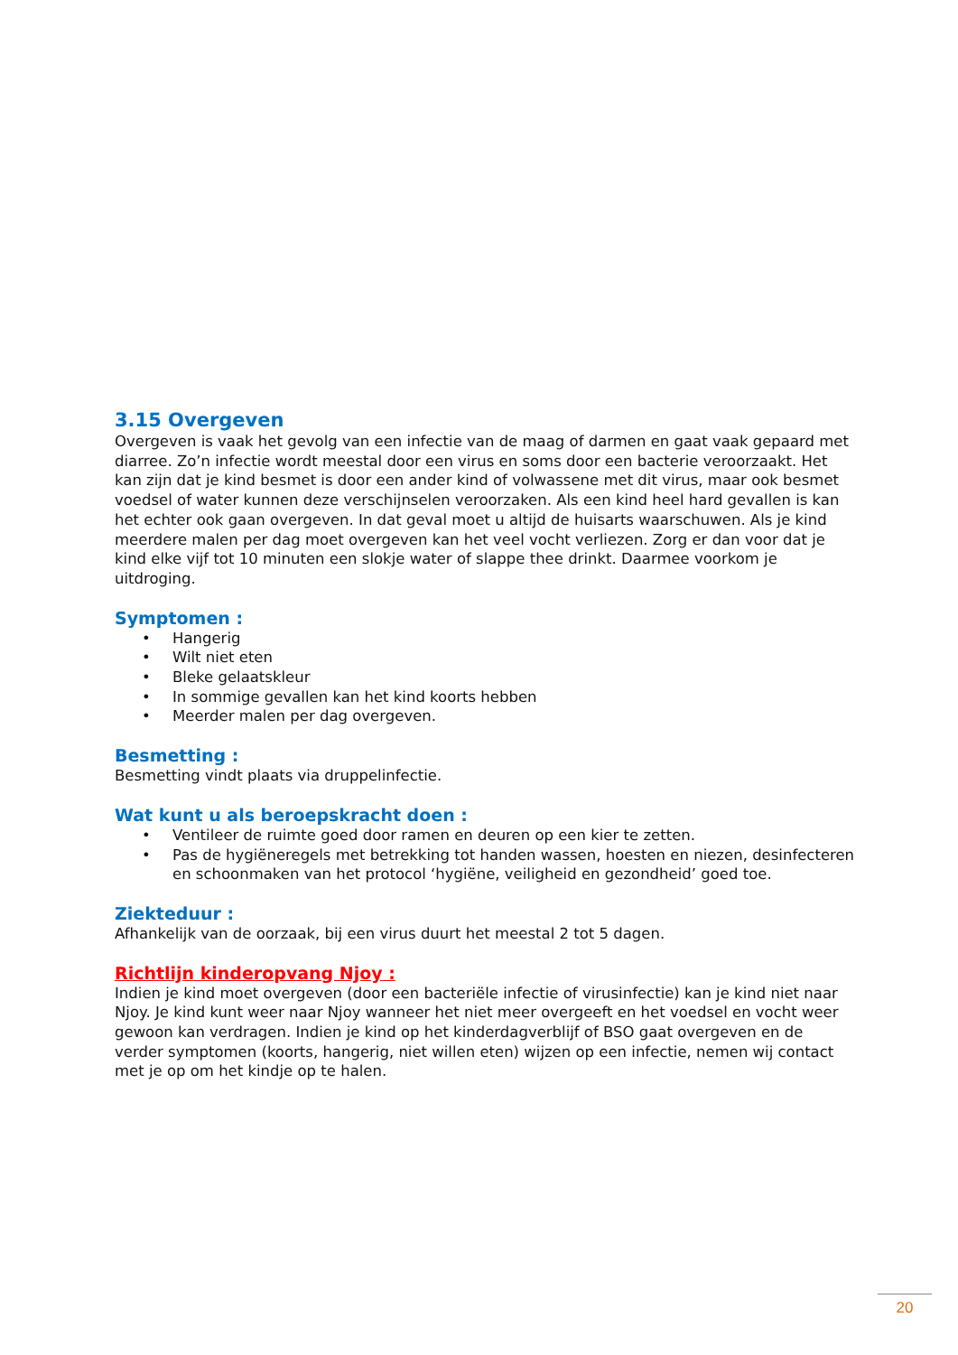3.15 Overgeven
Overgeven is vaak het gevolg van een infectie van de maag of darmen en gaat vaak gepaard met diarree. Zo’n infectie wordt meestal door een virus en soms door een bacterie veroorzaakt. Het kan zijn dat je kind besmet is door een ander kind of volwassene met dit virus, maar ook besmet voedsel of water kunnen deze verschijnselen veroorzaken. Als een kind heel hard gevallen is kan het echter ook gaan overgeven. In dat geval moet u altijd de huisarts waarschuwen. Als je kind meerdere malen per dag moet overgeven kan het veel vocht verliezen. Zorg er dan voor dat je kind elke vijf tot 10 minuten een slokje water of slappe thee drinkt. Daarmee voorkom je uitdroging.
Symptomen :
• Hangerig
• Wilt niet eten
• Bleke gelaatskleur
• In sommige gevallen kan het kind koorts hebben
• Meerder malen per dag overgeven.
Besmetting :
Besmetting vindt plaats via druppelinfectie.
Wat kunt u als beroepskracht doen :
• Ventileer de ruimte goed door ramen en deuren op een kier te zetten.
• Pas de hygiëneregels met betrekking tot handen wassen, hoesten en niezen, desinfecteren en schoonmaken van het protocol ‘hygiëne, veiligheid en gezondheid’ goed toe.
Ziekteduur :
Afhankelijk van de oorzaak, bij een virus duurt het meestal 2 tot 5 dagen.
Richtlijn kinderopvang Njoy :
Indien je kind moet overgeven (door een bacteriële infectie of virusinfectie) kan je kind niet naar Njoy. Je kind kunt weer naar Njoy wanneer het niet meer overgeeft en het voedsel en vocht weer gewoon kan verdragen. Indien je kind op het kinderdagverblijf of BSO gaat overgeven en de verder symptomen (koorts, hangerig, niet willen eten) wijzen op een infectie, nemen wij contact met je op om het kindje op te halen.
20